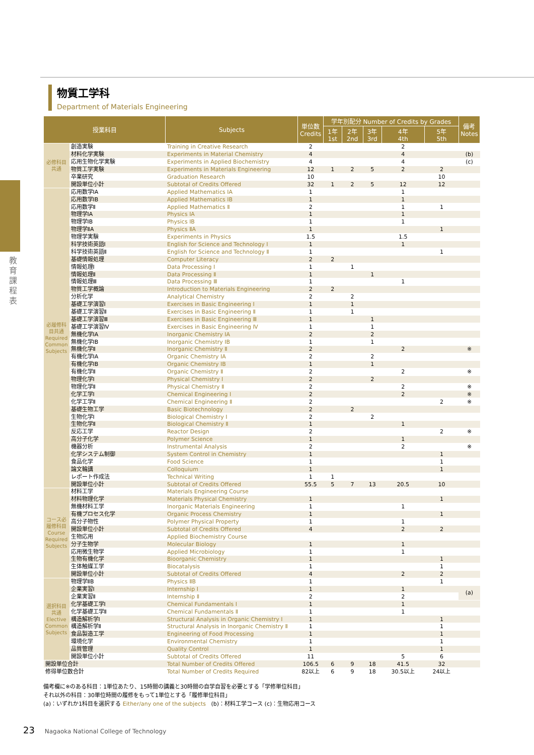教育課程表
物質工学科
Department of Materials Engineering
| 授業科目 | | Subjects | 単位数 Credits | 学年別配分 Number of Credits by Grades | | | | | 備考 Notes |
| --- | --- | --- | --- | --- | --- | --- | --- | --- | --- |
| | | | | 1年 1st | 2年 2nd | 3年 3rd | 4年 4th | 5年 5th | |
| 必修科目共通 | 創造実験 | Training in Creative Research | 2 | | | | 2 | | |
| | 材料化学実験 | Experiments in Material Chemistry | 4 | | | | 4 | | (b) |
| | 応用生物化学実験 | Experiments in Applied Biochemistry | 4 | | | | 4 | | (c) |
| | 物質工学実験 | Experiments in Materials Engineering | 12 | 1 | 2 | 5 | 2 | 2 | |
| | 卒業研究 | Graduation Research | 10 | | | | | 10 | |
| | 開設単位小計 | Subtotal of Credits Offered | 32 | 1 | 2 | 5 | 12 | 12 | |
| 必履修科目共通 Required Common Subjects | 応用数学IA | Applied Mathematics IA | 1 | | | | 1 | | |
| | 応用数学IB | Applied Mathematics IB | 1 | | | | 1 | | |
| | 応用数学Ⅱ | Applied Mathematics Ⅱ | 2 | | | | 1 | 1 | |
| | 物理学IA | Physics IA | 1 | | | | 1 | | |
| | 物理学IB | Physics IB | 1 | | | | 1 | | |
| | 物理学ⅡA | Physics ⅡA | 1 | | | | | 1 | |
| | 物理学実験 | Experiments in Physics | 1.5 | | | | 1.5 | | |
| | 科学技術英語Ⅰ | English for Science and Technology Ⅰ | 1 | | | | 1 | | |
| | 科学技術英語Ⅱ | English for Science and Technology Ⅱ | 1 | | | | | 1 | |
| | 基礎情報処理 | Computer Literacy | 2 | 2 | | | | | |
| | 情報処理Ⅰ | Data Processing Ⅰ | 1 | | 1 | | | | |
| | 情報処理Ⅱ | Data Processing Ⅱ | 1 | | | 1 | | | |
| | 情報処理Ⅲ | Data Processing Ⅲ | 1 | | | | 1 | | |
| | 物質工学概論 | Introduction to Materials Engineering | 2 | 2 | | | | | |
| | 分析化学 | Analytical Chemistry | 2 | | 2 | | | | |
| | 基礎工学演習Ⅰ | Exercises in Basic Engineering Ⅰ | 1 | | 1 | | | | |
| | 基礎工学演習Ⅱ | Exercises in Basic Engineering Ⅱ | 1 | | 1 | | | | |
| | 基礎工学演習Ⅲ | Exercises in Basic Engineering Ⅲ | 1 | | | 1 | | | |
| | 基礎工学演習Ⅳ | Exercises in Basic Engineering Ⅳ | 1 | | | 1 | | | |
| | 無機化学IA | Inorganic Chemistry IA | 2 | | | 2 | | | |
| | 無機化学IB | Inorganic Chemistry IB | 1 | | | 1 | | | |
| | 無機化学Ⅱ | Inorganic Chemistry Ⅱ | 2 | | | | 2 | | ※ |
| | 有機化学IA | Organic Chemistry IA | 2 | | | 2 | | | |
| | 有機化学IB | Organic Chemistry IB | 1 | | | 1 | | | |
| | 有機化学Ⅱ | Organic Chemistry Ⅱ | 2 | | | | 2 | | ※ |
| | 物理化学Ⅰ | Physical Chemistry Ⅰ | 2 | | | 2 | | | |
| | 物理化学Ⅱ | Physical Chemistry Ⅱ | 2 | | | | 2 | | ※ |
| | 化学工学Ⅰ | Chemical Engineering Ⅰ | 2 | | | | 2 | | ※ |
| | 化学工学Ⅱ | Chemical Engineering Ⅱ | 2 | | | | | 2 | ※ |
| | 基礎生物工学 | Basic Biotechnology | 2 | | 2 | | | | |
| | 生物化学Ⅰ | Biological Chemistry Ⅰ | 2 | | | 2 | | | |
| | 生物化学Ⅱ | Biological Chemistry Ⅱ | 1 | | | | 1 | | |
| | 反応工学 | Reactor Design | 2 | | | | | 2 | ※ |
| | 高分子化学 | Polymer Science | 1 | | | | 1 | | |
| | 機器分析 | Instrumental Analysis | 2 | | | | 2 | | ※ |
| | 化学システム制御 | System Control in Chemistry | 1 | | | | | 1 | |
| | 食品化学 | Food Science | 1 | | | | | 1 | |
| | 論文輪講 | Colloquium | 1 | | | | | 1 | |
| | レポート作成法 | Technical Writing | 1 | 1 | | | | | |
| | 開設単位小計 | Subtotal of Credits Offered | 55.5 | 5 | 7 | 13 | 20.5 | 10 | |
| コース必履修科目 Course Required Subjects | 材料工学 | Materials Engineering Course | | | | | | | |
| | 材料物理化学 | Materials Physical Chemistry | 1 | | | | | 1 | |
| | 無機材料工学 | Inorganic Materials Engineering | 1 | | | | 1 | | |
| | 有機プロセス化学 | Organic Process Chemistry | 1 | | | | | 1 | |
| | 高分子物性 | Polymer Physical Property | 1 | | | | 1 | | |
| | 開設単位小計 | Subtotal of Credits Offered | 4 | | | | 2 | 2 | |
| | 生物応用 | Applied Biochemistry Course | | | | | | | |
| | 分子生物学 | Molecular Biology | 1 | | | | 1 | | |
| | 応用微生物学 | Applied Microbiology | 1 | | | | 1 | | |
| | 生物有機化学 | Bioorganic Chemistry | 1 | | | | | 1 | |
| | 生体触媒工学 | Biocatalysis | 1 | | | | | 1 | |
| | 開設単位小計 | Subtotal of Credits Offered | 4 | | | | 2 | 2 | |
| 選択科目共通 Elective Common Subjects | 物理学ⅡB | Physics ⅡB | 1 | | | | | 1 | |
| | 企業実習Ⅰ | Internship Ⅰ | 1 | | | | 1 | | (a) |
| | 企業実習Ⅱ | Internship Ⅱ | 2 | | | | 2 | | |
| | 化学基礎工学Ⅰ | Chemical Fundamentals Ⅰ | 1 | | | | 1 | | |
| | 化学基礎工学Ⅱ | Chemical Fundamentals Ⅱ | 1 | | | | 1 | | |
| | 構造解析学Ⅰ | Structural Analysis in Organic Chemistry Ⅰ | 1 | | | | | 1 | |
| | 構造解析学Ⅱ | Structural Analysis in Inorganic Chemistry Ⅱ | 1 | | | | | 1 | |
| | 食品製造工学 | Engineering of Food Processing | 1 | | | | | 1 | |
| | 環境化学 | Environmental Chemistry | 1 | | | | | 1 | |
| | 品質管理 | Quality Control | 1 | | | | | 1 | |
| | 開設単位小計 | Subtotal of Credits Offered | 11 | | | | 5 | 6 | |
| 開設単位合計 | | Total Number of Credits Offered | 106.5 | 6 | 9 | 18 | 41.5 | 32 | |
| 修得単位数合計 | | Total Number of Credits Required | 82以上 | 6 | 9 | 18 | 30.5以上 | 24以上 | |
備考欄に※のある科目：1単位あたり、15時間の講義と30時間の自学自習を必要とする「学修単位科目」
それ以外の科目：30単位時間の履修をもって1単位とする「履修単位科目」
(a)：いずれか1科目を選択する Either/any one of the subjects (b)：材料工学コース (c)：生物応用コース
23 Nagaoka National College of Technology